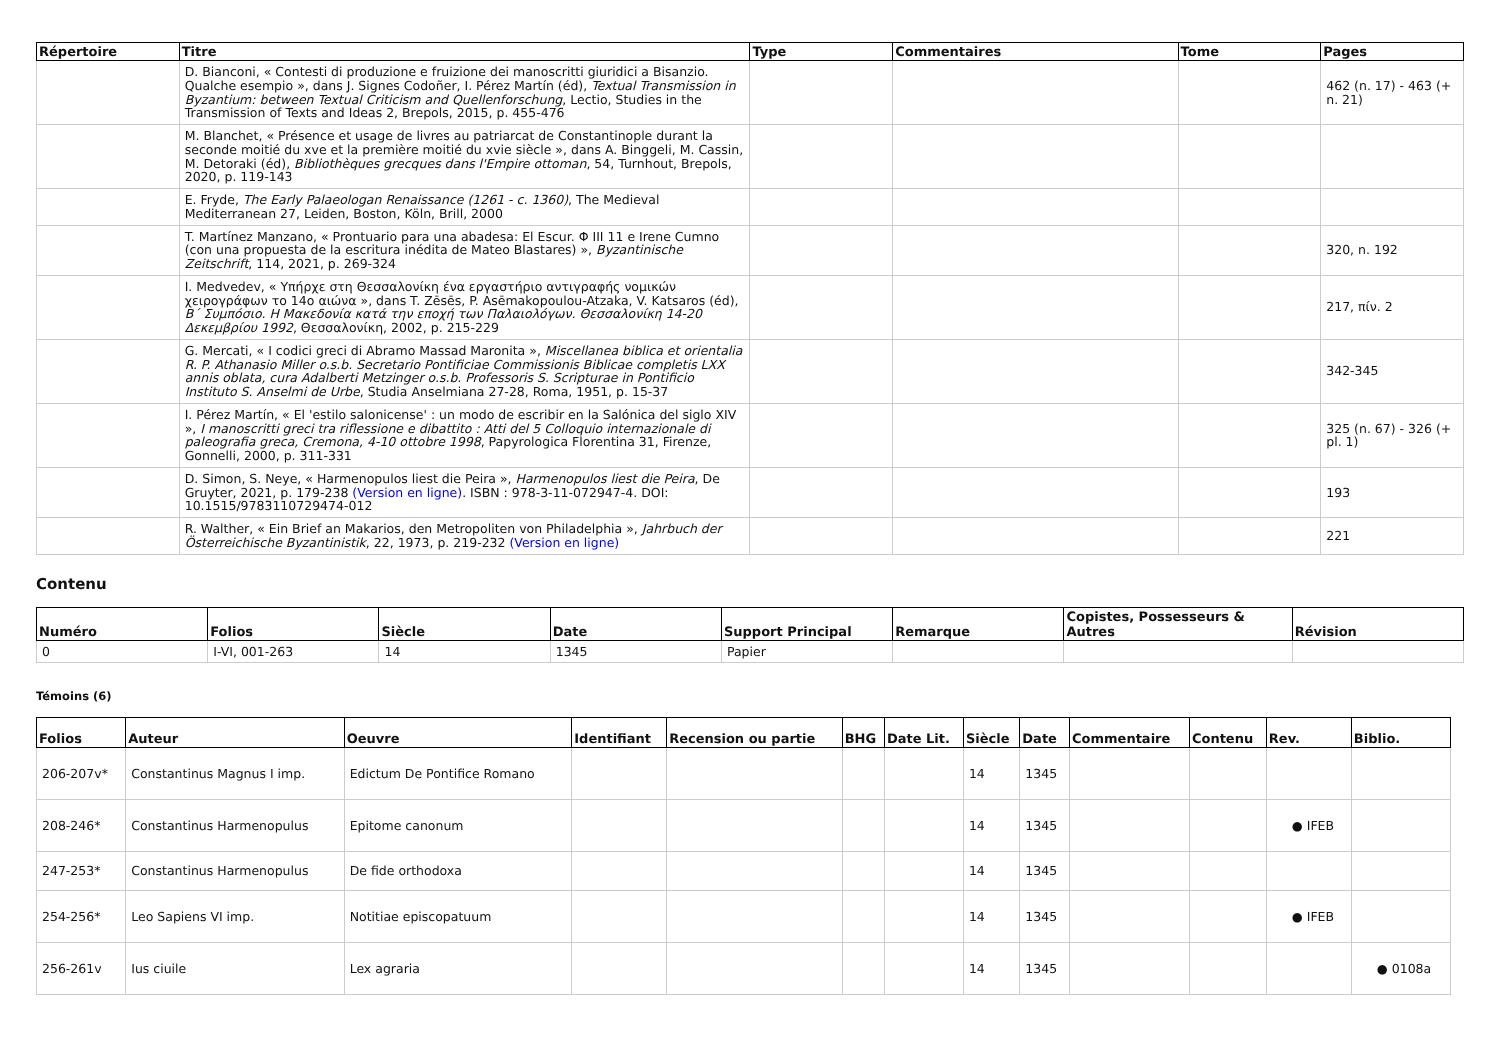| Répertoire | Titre | Type | Commentaires | Tome | Pages |
| --- | --- | --- | --- | --- | --- |
| | D. Bianconi, « Contesti di produzione e fruizione dei manoscritti giuridici a Bisanzio. Qualche esempio », dans J. Signes Codoñer, I. Pérez Martín (éd), Textual Transmission in Byzantium: between Textual Criticism and Quellenforschung , Lectio, Studies in the Transmission of Texts and Ideas 2, Brepols, 2015, p. 455-476 | | | | 462 (n. 17) - 463 (+ n. 21) |
| | M. Blanchet, « Présence et usage de livres au patriarcat de Constantinople durant la seconde moitié du xve et la première moitié du xvie siècle », dans A. Binggeli, M. Cassin, M. Detoraki (éd), Bibliothèques grecques dans l'Empire ottoman , 54, Turnhout, Brepols, 2020, p. 119-143 | | | | |
| | E. Fryde, The Early Palaeologan Renaissance (1261 - c. 1360) , The Medieval Mediterranean 27, Leiden, Boston, Köln, Brill, 2000 | | | | |
| | T. Martínez Manzano, « Prontuario para una abadesa: El Escur. Φ III 11 e Irene Cumno (con una propuesta de la escritura inédita de Mateo Blastares) », Byzantinische Zeitschrift , 114, 2021, p. 269-324 | | | | 320, n. 192 |
| | I. Medvedev, « Υπήρχε στη Θεσσαλονίκη ένα εργαστήριο αντιγραφής νομικών χειρογράφων το 14ο αιώνα », dans T. Zēsēs, P. Asēmakopoulou-Atzaka, V. Katsaros (éd), Β΄ Συμπόσιο. Η Μακεδονία κατά την εποχή των Παλαιολόγων. Θεσσαλονίκη 14-20 Δεκεμβρίου 1992 , Θεσσαλονίκη, 2002, p. 215-229 | | | | 217, πίν. 2 |
| | G. Mercati, « I codici greci di Abramo Massad Maronita », Miscellanea biblica et orientalia R. P. Athanasio Miller o.s.b. Secretario Pontificiae Commissionis Biblicae completis LXX annis oblata, cura Adalberti Metzinger o.s.b. Professoris S. Scripturae in Pontificio Instituto S. Anselmi de Urbe , Studia Anselmiana 27-28, Roma, 1951, p. 15-37 | | | | 342-345 |
| | I. Pérez Martín, « El 'estilo salonicense' : un modo de escribir en la Salónica del siglo XIV », I manoscritti greci tra riflessione e dibattito : Atti del 5 Colloquio internazionale di paleografia greca, Cremona, 4-10 ottobre 1998 , Papyrologica Florentina 31, Firenze, Gonnelli, 2000, p. 311-331 | | | | 325 (n. 67) - 326 (+ pl. 1) |
| | D. Simon, S. Neye, « Harmenopulos liest die Peira », Harmenopulos liest die Peira , De Gruyter, 2021, p. 179-238 (Version en ligne) . ISBN : 978-3-11-072947-4. DOI: 10.1515/9783110729474-012 | | | | 193 |
| | R. Walther, « Ein Brief an Makarios, den Metropoliten von Philadelphia », Jahrbuch der Österreichische Byzantinistik , 22, 1973, p. 219-232 (Version en ligne) | | | | 221 |
Contenu
| Numéro | Folios | Siècle | Date | Support Principal | Remarque | Copistes, Possesseurs & Autres | Révision |
| --- | --- | --- | --- | --- | --- | --- | --- |
| 0 | I-VI, 001-263 | 14 | 1345 | Papier | | | |
Témoins (6)
| Folios | Auteur | Oeuvre | Identifiant | Recension ou partie | BHG | Date Lit. | Siècle | Date | Commentaire | Contenu | Rev. | Biblio. |
| --- | --- | --- | --- | --- | --- | --- | --- | --- | --- | --- | --- | --- |
| 206-207v* | Constantinus Magnus I imp. | Edictum De Pontifice Romano | | | | | 14 | 1345 | | | | |
| 208-246* | Constantinus Harmenopulus | Epitome canonum | | | | | 14 | 1345 | | | ● IFEB | |
| 247-253* | Constantinus Harmenopulus | De fide orthodoxa | | | | | 14 | 1345 | | | | |
| 254-256* | Leo Sapiens VI imp. | Notitiae episcopatuum | | | | | 14 | 1345 | | | ● IFEB | |
| 256-261v | Ius ciuile | Lex agraria | | | | | 14 | 1345 | | | | ● 0108a |